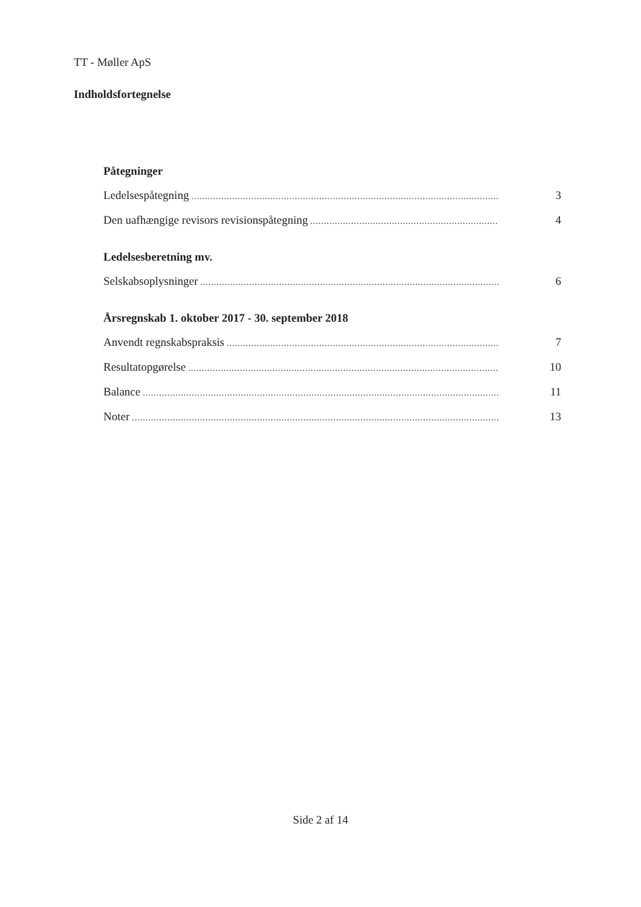TT - Møller ApS
Indholdsfortegnelse
Påtegninger
Ledelsespåtegning 3
Den uafhængige revisors revisionspåtegning 4
Ledelsesberetning mv.
Selskabsoplysninger 6
Årsregnskab 1. oktober 2017 - 30. september 2018
Anvendt regnskabspraksis 7
Resultatopgørelse 10
Balance 11
Noter 13
Side 2 af 14